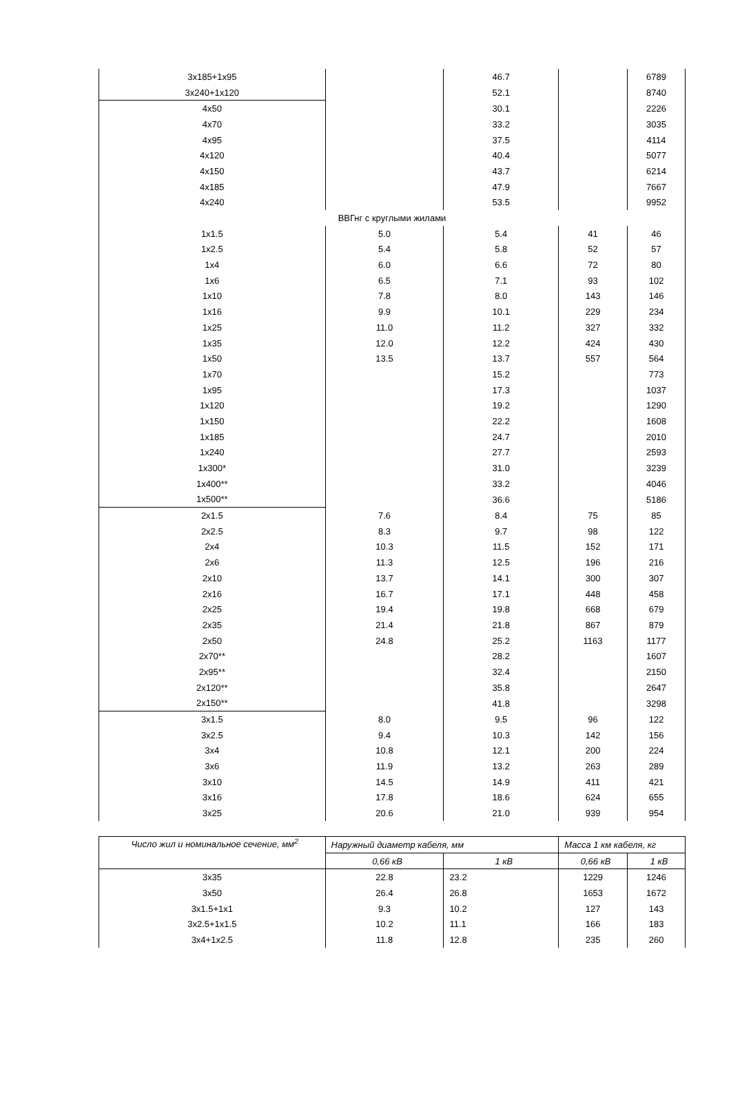| 3x185+1x95 | | 46.7 | | 6789 |
| 3x240+1x120 | | 52.1 | | 8740 |
| 4x50 | | 30.1 | | 2226 |
| 4x70 | | 33.2 | | 3035 |
| 4x95 | | 37.5 | | 4114 |
| 4x120 | | 40.4 | | 5077 |
| 4x150 | | 43.7 | | 6214 |
| 4x185 | | 47.9 | | 7667 |
| 4x240 | | 53.5 | | 9952 |
| ВВГнг с круглыми жилами | | | | |
| 1x1.5 | 5.0 | 5.4 | 41 | 46 |
| 1x2.5 | 5.4 | 5.8 | 52 | 57 |
| 1x4 | 6.0 | 6.6 | 72 | 80 |
| 1x6 | 6.5 | 7.1 | 93 | 102 |
| 1x10 | 7.8 | 8.0 | 143 | 146 |
| 1x16 | 9.9 | 10.1 | 229 | 234 |
| 1x25 | 11.0 | 11.2 | 327 | 332 |
| 1x35 | 12.0 | 12.2 | 424 | 430 |
| 1x50 | 13.5 | 13.7 | 557 | 564 |
| 1x70 | | 15.2 | | 773 |
| 1x95 | | 17.3 | | 1037 |
| 1x120 | | 19.2 | | 1290 |
| 1x150 | | 22.2 | | 1608 |
| 1x185 | | 24.7 | | 2010 |
| 1x240 | | 27.7 | | 2593 |
| 1x300* | | 31.0 | | 3239 |
| 1x400** | | 33.2 | | 4046 |
| 1x500** | | 36.6 | | 5186 |
| 2x1.5 | 7.6 | 8.4 | 75 | 85 |
| 2x2.5 | 8.3 | 9.7 | 98 | 122 |
| 2x4 | 10.3 | 11.5 | 152 | 171 |
| 2x6 | 11.3 | 12.5 | 196 | 216 |
| 2x10 | 13.7 | 14.1 | 300 | 307 |
| 2x16 | 16.7 | 17.1 | 448 | 458 |
| 2x25 | 19.4 | 19.8 | 668 | 679 |
| 2x35 | 21.4 | 21.8 | 867 | 879 |
| 2x50 | 24.8 | 25.2 | 1163 | 1177 |
| 2x70** | | 28.2 | | 1607 |
| 2x95** | | 32.4 | | 2150 |
| 2x120** | | 35.8 | | 2647 |
| 2x150** | | 41.8 | | 3298 |
| 3x1.5 | 8.0 | 9.5 | 96 | 122 |
| 3x2.5 | 9.4 | 10.3 | 142 | 156 |
| 3x4 | 10.8 | 12.1 | 200 | 224 |
| 3x6 | 11.9 | 13.2 | 263 | 289 |
| 3x10 | 14.5 | 14.9 | 411 | 421 |
| 3x16 | 17.8 | 18.6 | 624 | 655 |
| 3x25 | 20.6 | 21.0 | 939 | 954 |
| Число жил и номинальное сечение, мм<sup>2</sup> | Наружный диаметр кабеля, мм | | Масса 1 км кабеля, кг | |
| --- | --- | --- | --- | --- |
| | 0,66 кВ | 1 кВ | 0,66 кВ | 1 кВ |
| 3x35 | 22.8 | 23.2 | 1229 | 1246 |
| 3x50 | 26.4 | 26.8 | 1653 | 1672 |
| 3x1.5+1x1 | 9.3 | 10.2 | 127 | 143 |
| 3x2.5+1x1.5 | 10.2 | 11.1 | 166 | 183 |
| 3x4+1x2.5 | 11.8 | 12.8 | 235 | 260 |